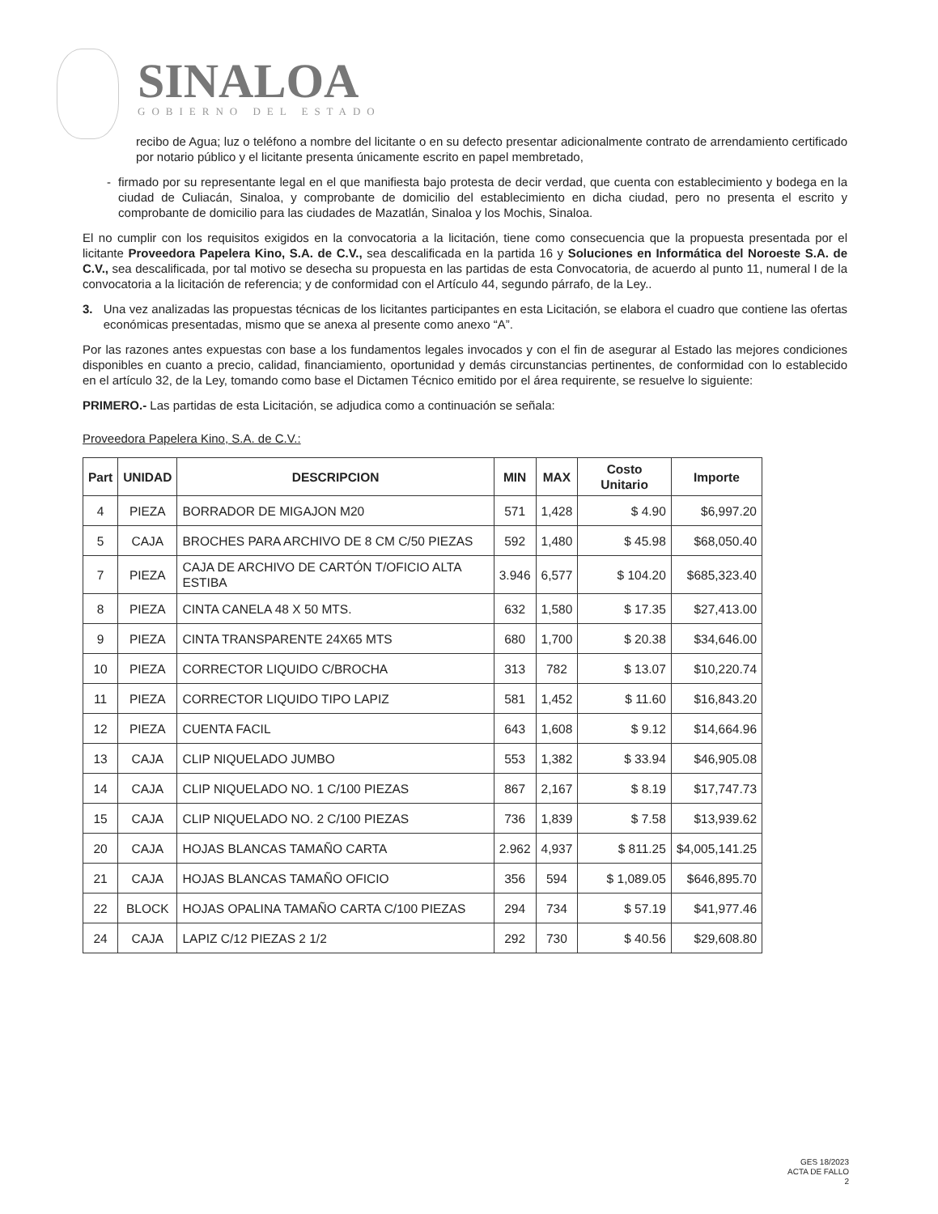SINALOA
GOBIERNO DEL ESTADO
recibo de Agua; luz o teléfono a nombre del licitante o en su defecto presentar adicionalmente contrato de arrendamiento certificado por notario público y el licitante presenta únicamente escrito en papel membretado,
- firmado por su representante legal en el que manifiesta bajo protesta de decir verdad, que cuenta con establecimiento y bodega en la ciudad de Culiacán, Sinaloa, y comprobante de domicilio del establecimiento en dicha ciudad, pero no presenta el escrito y comprobante de domicilio para las ciudades de Mazatlán, Sinaloa y los Mochis, Sinaloa.
El no cumplir con los requisitos exigidos en la convocatoria a la licitación, tiene como consecuencia que la propuesta presentada por el licitante Proveedora Papelera Kino, S.A. de C.V., sea descalificada en la partida 16 y Soluciones en Informática del Noroeste S.A. de C.V., sea descalificada, por tal motivo se desecha su propuesta en las partidas de esta Convocatoria, de acuerdo al punto 11, numeral I de la convocatoria a la licitación de referencia; y de conformidad con el Artículo 44, segundo párrafo, de la Ley..
3. Una vez analizadas las propuestas técnicas de los licitantes participantes en esta Licitación, se elabora el cuadro que contiene las ofertas económicas presentadas, mismo que se anexa al presente como anexo “A”.
Por las razones antes expuestas con base a los fundamentos legales invocados y con el fin de asegurar al Estado las mejores condiciones disponibles en cuanto a precio, calidad, financiamiento, oportunidad y demás circunstancias pertinentes, de conformidad con lo establecido en el artículo 32, de la Ley, tomando como base el Dictamen Técnico emitido por el área requirente, se resuelve lo siguiente:
PRIMERO.- Las partidas de esta Licitación, se adjudica como a continuación se señala:
Proveedora Papelera Kino, S.A. de C.V.:
| Part | UNIDAD | DESCRIPCION | MIN | MAX | Costo Unitario | Importe |
| --- | --- | --- | --- | --- | --- | --- |
| 4 | PIEZA | BORRADOR DE MIGAJON M20 | 571 | 1,428 | $ 4.90 | $6,997.20 |
| 5 | CAJA | BROCHES PARA ARCHIVO DE 8 CM C/50 PIEZAS | 592 | 1,480 | $ 45.98 | $68,050.40 |
| 7 | PIEZA | CAJA DE ARCHIVO DE CARTÓN T/OFICIO ALTA ESTIBA | 3.946 | 6,577 | $ 104.20 | $685,323.40 |
| 8 | PIEZA | CINTA CANELA 48 X 50 MTS. | 632 | 1,580 | $ 17.35 | $27,413.00 |
| 9 | PIEZA | CINTA TRANSPARENTE 24X65 MTS | 680 | 1,700 | $ 20.38 | $34,646.00 |
| 10 | PIEZA | CORRECTOR LIQUIDO C/BROCHA | 313 | 782 | $ 13.07 | $10,220.74 |
| 11 | PIEZA | CORRECTOR LIQUIDO TIPO LAPIZ | 581 | 1,452 | $ 11.60 | $16,843.20 |
| 12 | PIEZA | CUENTA FACIL | 643 | 1,608 | $ 9.12 | $14,664.96 |
| 13 | CAJA | CLIP NIQUELADO JUMBO | 553 | 1,382 | $ 33.94 | $46,905.08 |
| 14 | CAJA | CLIP NIQUELADO NO. 1 C/100 PIEZAS | 867 | 2,167 | $ 8.19 | $17,747.73 |
| 15 | CAJA | CLIP NIQUELADO NO. 2 C/100 PIEZAS | 736 | 1,839 | $ 7.58 | $13,939.62 |
| 20 | CAJA | HOJAS BLANCAS TAMAÑO CARTA | 2.962 | 4,937 | $ 811.25 | $4,005,141.25 |
| 21 | CAJA | HOJAS BLANCAS TAMAÑO OFICIO | 356 | 594 | $ 1,089.05 | $646,895.70 |
| 22 | BLOCK | HOJAS OPALINA TAMAÑO CARTA C/100 PIEZAS | 294 | 734 | $ 57.19 | $41,977.46 |
| 24 | CAJA | LAPIZ C/12 PIEZAS 2 1/2 | 292 | 730 | $ 40.56 | $29,608.80 |
GES 18/2023
ACTA DE FALLO
2